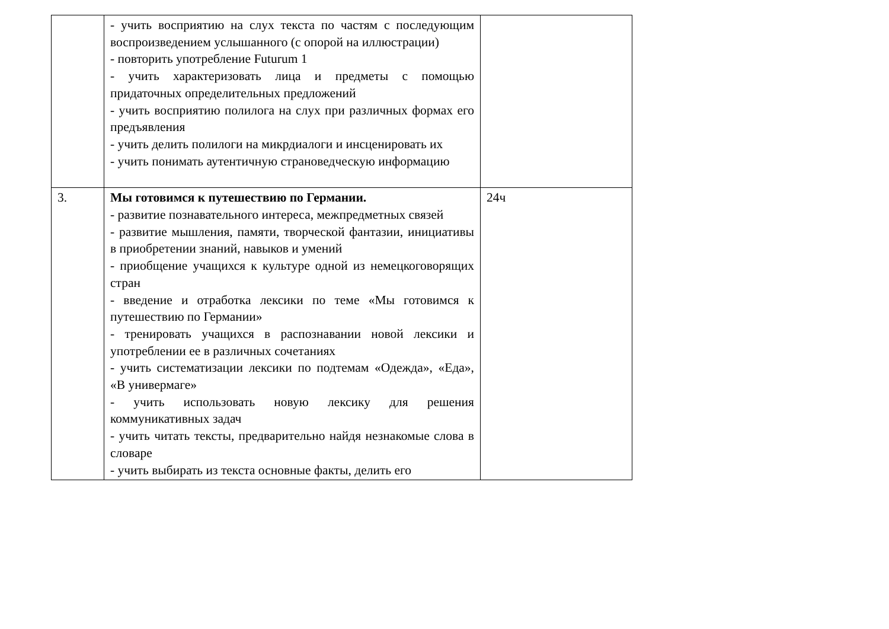| | - учить восприятию на слух текста по частям с последующим воспроизведением услышанного (с опорой на иллюстрации) - повторить употребление Futurum 1 - учить характеризовать лица и предметы с помощью придаточных определительных предложений - учить восприятию полилога на слух при различных формах его предъявления - учить делить полилоги на микрдиалоги и инсценировать их - учить понимать аутентичную страноведческую информацию | |
| 3. | Мы готовимся к путешествию по Германии. - развитие познавательного интереса, межпредметных связей - развитие мышления, памяти, творческой фантазии, инициативы в приобретении знаний, навыков и умений - приобщение учащихся к культуре одной из немецкоговорящих стран - введение и отработка лексики по теме «Мы готовимся к путешествию по Германии» - тренировать учащихся в распознавании новой лексики и употреблении ее в различных сочетаниях - учить систематизации лексики по подтемам «Одежда», «Еда», «В универмаге» - учить использовать новую лексику для решения коммуникативных задач - учить читать тексты, предварительно найдя незнакомые слова в словаре - учить выбирать из текста основные факты, делить его | 24ч |